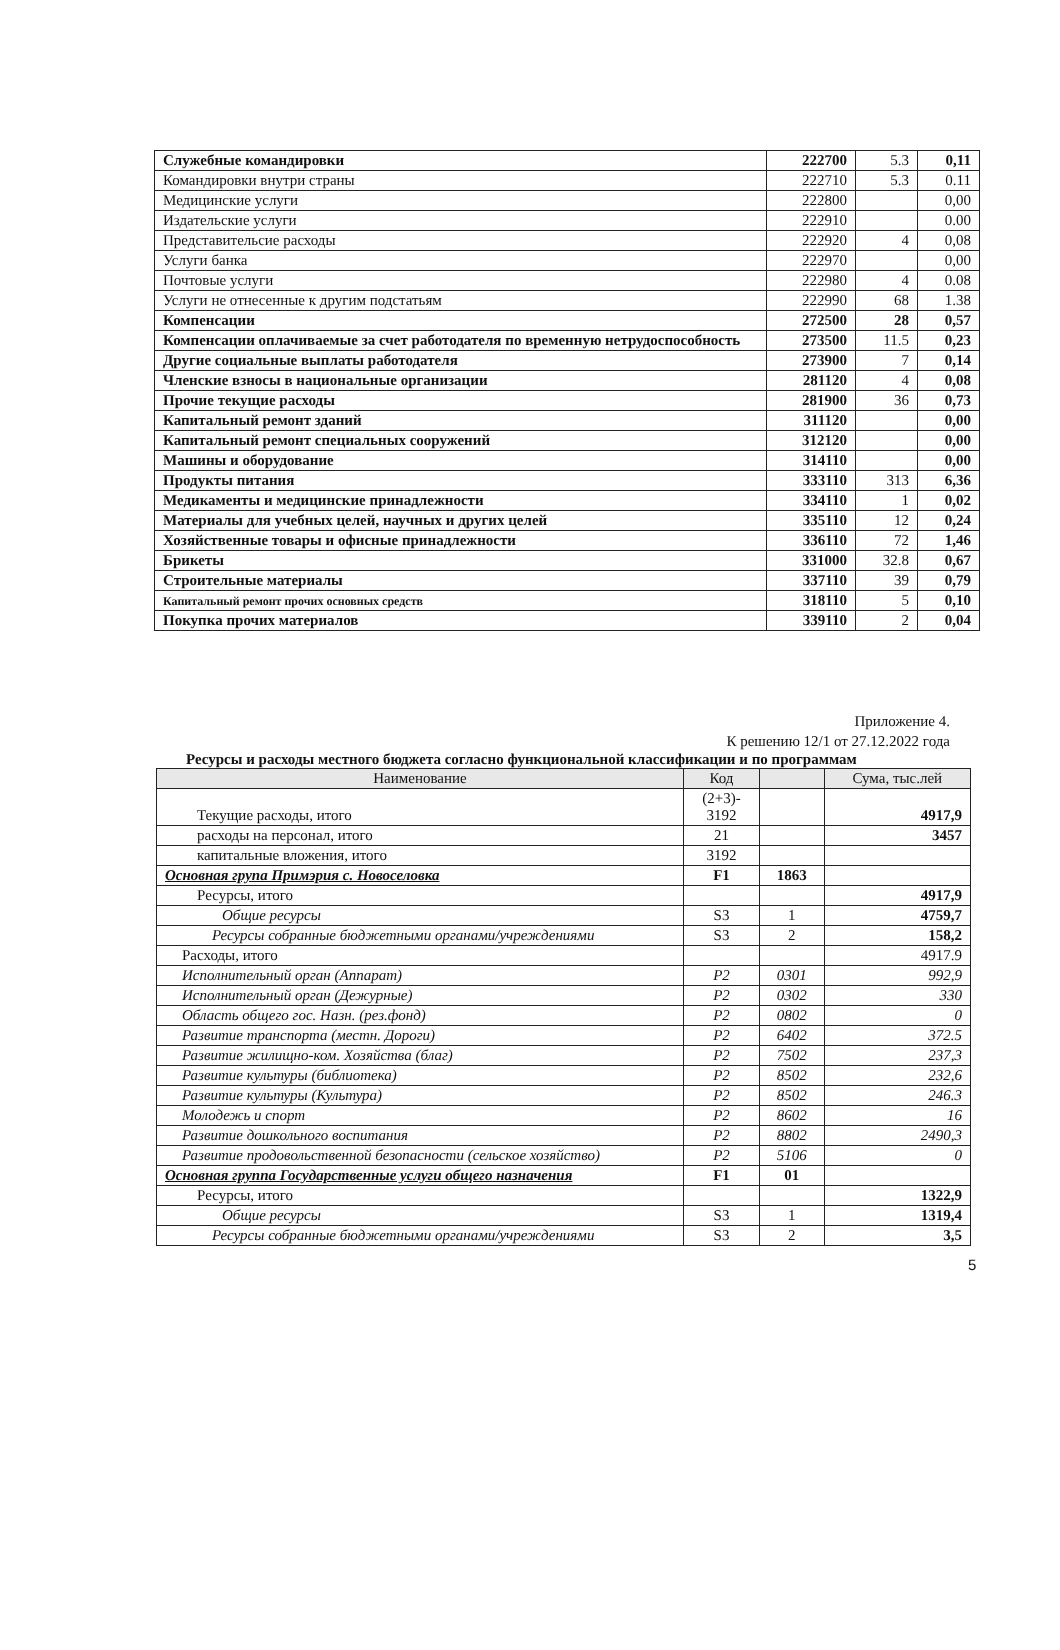| Служебные командировки | 222700 | 5.3 | 0,11 |
| Командировки внутри страны | 222710 | 5.3 | 0.11 |
| Медицинские услуги | 222800 | | 0,00 |
| Издательские услуги | 222910 | | 0.00 |
| Представительсие расходы | 222920 | 4 | 0,08 |
| Услуги банка | 222970 | | 0,00 |
| Почтовые услуги | 222980 | 4 | 0.08 |
| Услуги не отнесенные к другим подстатьям | 222990 | 68 | 1.38 |
| Компенсации | 272500 | 28 | 0,57 |
| Компенсации оплачиваемые за счет работодателя по временную нетрудоспособность | 273500 | 11.5 | 0,23 |
| Другие социальные выплаты работодателя | 273900 | 7 | 0,14 |
| Членские взносы в национальные организации | 281120 | 4 | 0,08 |
| Прочие текущие расходы | 281900 | 36 | 0,73 |
| Капитальный ремонт зданий | 311120 | | 0,00 |
| Капитальный ремонт специальных сооружений | 312120 | | 0,00 |
| Машины и оборудование | 314110 | | 0,00 |
| Продукты питания | 333110 | 313 | 6,36 |
| Медикаменты и медицинские принадлежности | 334110 | 1 | 0,02 |
| Материалы для учебных целей, научных и других целей | 335110 | 12 | 0,24 |
| Хозяйственные товары и офисные принадлежности | 336110 | 72 | 1,46 |
| Брикеты | 331000 | 32.8 | 0,67 |
| Строительные материалы | 337110 | 39 | 0,79 |
| Капитальный ремонт прочих основных средств | 318110 | 5 | 0,10 |
| Покупка прочих материалов | 339110 | 2 | 0,04 |
Приложение 4.
К решению 12/1 от 27.12.2022 года
Ресурсы и расходы местного бюджета согласно функциональной классификации и по программам
| Наименование | Код | | Сума, тыс.лей |
| --- | --- | --- | --- |
| Текущие расходы, итого | (2+3)- 3192 | | 4917,9 |
| расходы на персонал, итого | 21 | | 3457 |
| капитальные вложения, итого | 3192 | | |
| Основная група Примэрия с. Новоселовка | F1 | 1863 | |
| Ресурсы, итого | | | 4917,9 |
| Общие ресурсы | S3 | 1 | 4759,7 |
| Ресурсы собранные бюджетными органами/учреждениями | S3 | 2 | 158,2 |
| Расходы, итого | | | 4917.9 |
| Исполнительный орган (Аппарат) | P2 | 0301 | 992,9 |
| Исполнительный орган (Дежурные) | P2 | 0302 | 330 |
| Область общего гос. Назн. (рез.фонд) | P2 | 0802 | 0 |
| Развитие транспорта (местн. Дороги) | P2 | 6402 | 372.5 |
| Развитие жилищно-ком. Хозяйства (благ) | P2 | 7502 | 237,3 |
| Развитие культуры (библиотека) | P2 | 8502 | 232,6 |
| Развитие культуры (Культура) | P2 | 8502 | 246.3 |
| Молодежь и спорт | P2 | 8602 | 16 |
| Развитие дошкольного воспитания | P2 | 8802 | 2490,3 |
| Развитие продовольственной безопасности (сельское хозяйство) | P2 | 5106 | 0 |
| Основная группа Государственные услуги общего назначения | F1 | 01 | |
| Ресурсы, итого | | | 1322,9 |
| Общие ресурсы | S3 | 1 | 1319,4 |
| Ресурсы собранные бюджетными органами/учреждениями | S3 | 2 | 3,5 |
5